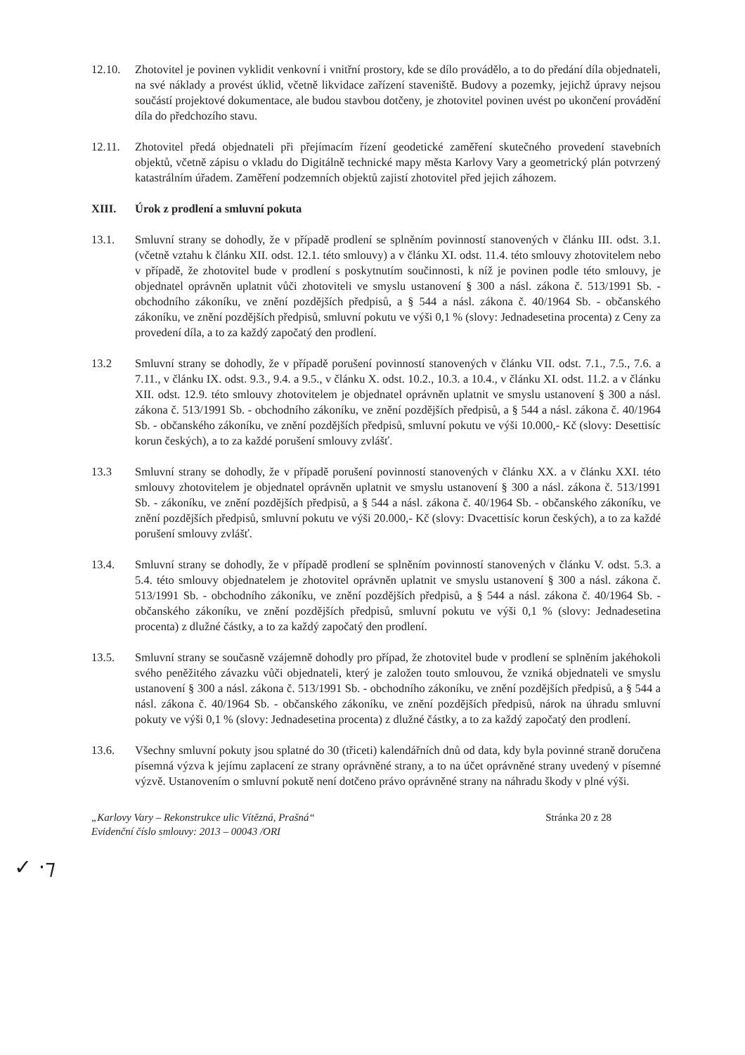12.10. Zhotovitel je povinen vyklidit venkovní i vnitřní prostory, kde se dílo provádělo, a to do předání díla objednateli, na své náklady a provést úklid, včetně likvidace zařízení staveniště. Budovy a pozemky, jejichž úpravy nejsou součástí projektové dokumentace, ale budou stavbou dotčeny, je zhotovitel povinen uvést po ukončení provádění díla do předchozího stavu.
12.11. Zhotovitel předá objednateli při přejímacím řízení geodetické zaměření skutečného provedení stavebních objektů, včetně zápisu o vkladu do Digitálně technické mapy města Karlovy Vary a geometrický plán potvrzený katastrálním úřadem. Zaměření podzemních objektů zajistí zhotovitel před jejich záhozem.
XIII. Úrok z prodlení a smluvní pokuta
13.1. Smluvní strany se dohodly, že v případě prodlení se splněním povinností stanovených v článku III. odst. 3.1. (včetně vztahu k článku XII. odst. 12.1. této smlouvy) a v článku XI. odst. 11.4. této smlouvy zhotovitelem nebo v případě, že zhotovitel bude v prodlení s poskytnutím součinnosti, k níž je povinen podle této smlouvy, je objednatel oprávněn uplatnit vůči zhotoviteli ve smyslu ustanovení § 300 a násl. zákona č. 513/1991 Sb. - obchodního zákoníku, ve znění pozdějších předpisů, a § 544 a násl. zákona č. 40/1964 Sb. - občanského zákoníku, ve znění pozdějších předpisů, smluvní pokutu ve výši 0,1 % (slovy: Jednadesetina procenta) z Ceny za provedení díla, a to za každý započatý den prodlení.
13.2 Smluvní strany se dohodly, že v případě porušení povinností stanovených v článku VII. odst. 7.1., 7.5., 7.6. a 7.11., v článku IX. odst. 9.3., 9.4. a 9.5., v článku X. odst. 10.2., 10.3. a 10.4., v článku XI. odst. 11.2. a v článku XII. odst. 12.9. této smlouvy zhotovitelem je objednatel oprávněn uplatnit ve smyslu ustanovení § 300 a násl. zákona č. 513/1991 Sb. - obchodního zákoníku, ve znění pozdějších předpisů, a § 544 a násl. zákona č. 40/1964 Sb. - občanského zákoníku, ve znění pozdějších předpisů, smluvní pokutu ve výši 10.000,- Kč (slovy: Desettisíc korun českých), a to za každé porušení smlouvy zvlášť.
13.3 Smluvní strany se dohodly, že v případě porušení povinností stanovených v článku XX. a v článku XXI. této smlouvy zhotovitelem je objednatel oprávněn uplatnit ve smyslu ustanovení § 300 a násl. zákona č. 513/1991 Sb. - zákoníku, ve znění pozdějších předpisů, a § 544 a násl. zákona č. 40/1964 Sb. - občanského zákoníku, ve znění pozdějších předpisů, smluvní pokutu ve výši 20.000,- Kč (slovy: Dvacettisíc korun českých), a to za každé porušení smlouvy zvlášť.
13.4. Smluvní strany se dohodly, že v případě prodlení se splněním povinností stanovených v článku V. odst. 5.3. a 5.4. této smlouvy objednatelem je zhotovitel oprávněn uplatnit ve smyslu ustanovení § 300 a násl. zákona č. 513/1991 Sb. - obchodního zákoníku, ve znění pozdějších předpisů, a § 544 a násl. zákona č. 40/1964 Sb. - občanského zákoníku, ve znění pozdějších předpisů, smluvní pokutu ve výši 0,1 % (slovy: Jednadesetina procenta) z dlužné částky, a to za každý započatý den prodlení.
13.5. Smluvní strany se současně vzájemně dohodly pro případ, že zhotovitel bude v prodlení se splněním jakéhokoli svého peněžitého závazku vůči objednateli, který je založen touto smlouvou, že vzniká objednateli ve smyslu ustanovení § 300 a násl. zákona č. 513/1991 Sb. - obchodního zákoníku, ve znění pozdějších předpisů, a § 544 a násl. zákona č. 40/1964 Sb. - občanského zákoníku, ve znění pozdějších předpisů, nárok na úhradu smluvní pokuty ve výši 0,1 % (slovy: Jednadesetina procenta) z dlužné částky, a to za každý započatý den prodlení.
13.6. Všechny smluvní pokuty jsou splatné do 30 (třiceti) kalendářních dnů od data, kdy byla povinné straně doručena písemná výzva k jejímu zaplacení ze strany oprávněné strany, a to na účet oprávněné strany uvedený v písemné výzvě. Ustanovením o smluvní pokutě není dotčeno právo oprávněné strany na náhradu škody v plné výši.
„Karlovy Vary – Rekonstrukce ulic Vítězná, Prašná“Evidenční číslo smlouvy: 2013 – 00043 /ORI
Stránka 20 z 28
✓ ·⁊